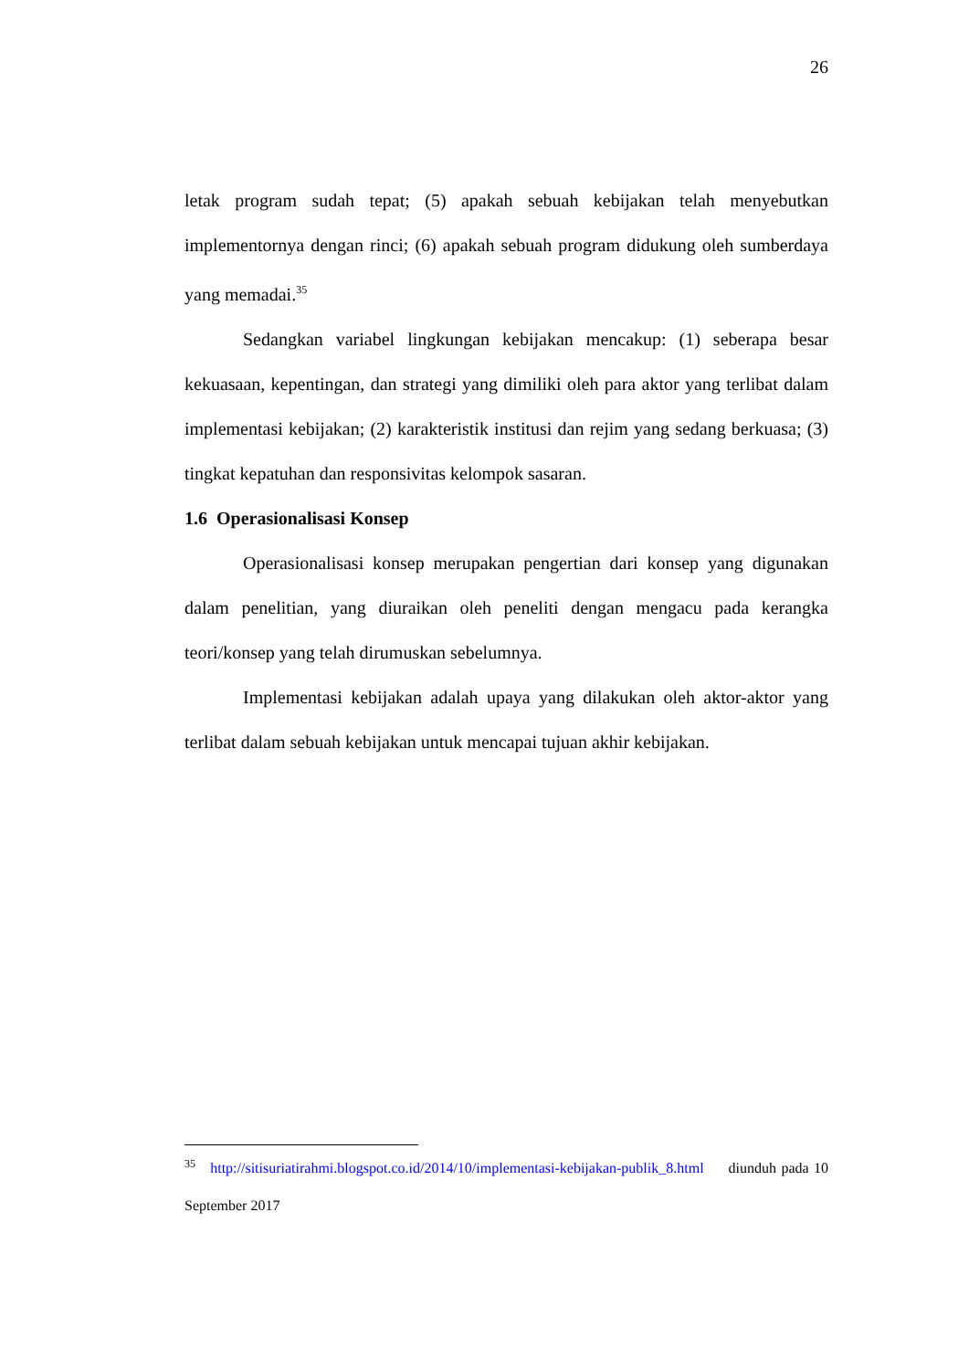26
letak program sudah tepat; (5) apakah sebuah kebijakan telah menyebutkan implementornya dengan rinci; (6) apakah sebuah program didukung oleh sumberdaya yang memadai.<sup>35</sup>
Sedangkan variabel lingkungan kebijakan mencakup: (1) seberapa besar kekuasaan, kepentingan, dan strategi yang dimiliki oleh para aktor yang terlibat dalam implementasi kebijakan; (2) karakteristik institusi dan rejim yang sedang berkuasa; (3) tingkat kepatuhan dan responsivitas kelompok sasaran.
1.6 Operasionalisasi Konsep
Operasionalisasi konsep merupakan pengertian dari konsep yang digunakan dalam penelitian, yang diuraikan oleh peneliti dengan mengacu pada kerangka teori/konsep yang telah dirumuskan sebelumnya.
Implementasi kebijakan adalah upaya yang dilakukan oleh aktor-aktor yang terlibat dalam sebuah kebijakan untuk mencapai tujuan akhir kebijakan.
<sup>35</sup> http://sitisuriatirahmi.blogspot.co.id/2014/10/implementasi-kebijakan-publik_8.html diunduh pada 10 September 2017